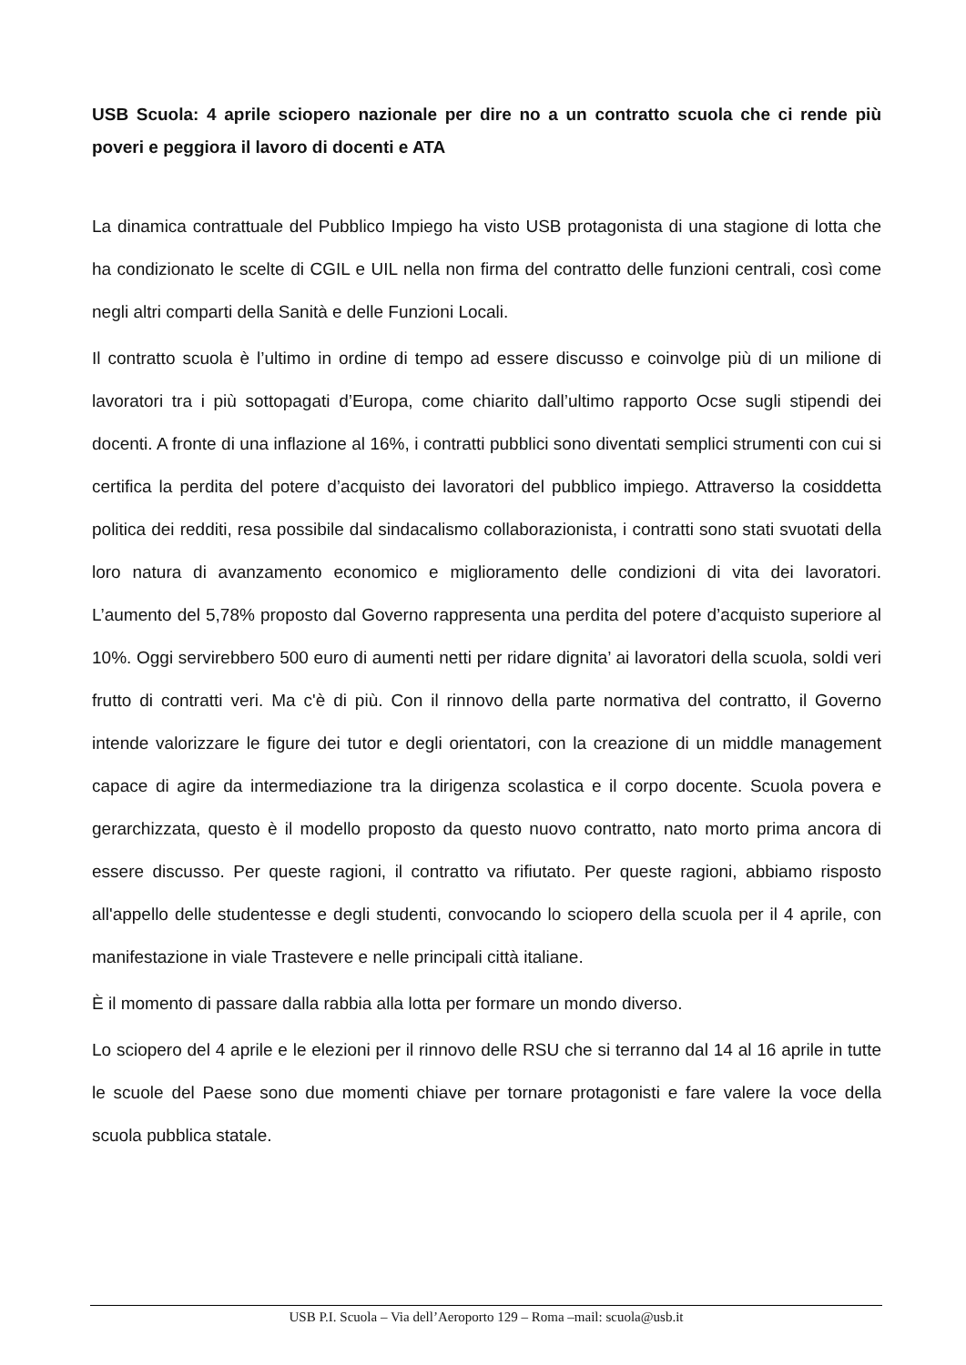USB Scuola: 4 aprile sciopero nazionale per dire no a un contratto scuola che ci rende più poveri e peggiora il lavoro di docenti e ATA
La dinamica contrattuale del Pubblico Impiego ha visto USB protagonista di una stagione di lotta che ha condizionato le scelte di CGIL e UIL nella non firma del contratto delle funzioni centrali, così come negli altri comparti della Sanità e delle Funzioni Locali.
Il contratto scuola è l’ultimo in ordine di tempo ad essere discusso e coinvolge più di un milione di lavoratori tra i più sottopagati d’Europa, come chiarito dall’ultimo rapporto Ocse sugli stipendi dei docenti. A fronte di una inflazione al 16%, i contratti pubblici sono diventati semplici strumenti con cui si certifica la perdita del potere d’acquisto dei lavoratori del pubblico impiego. Attraverso la cosiddetta politica dei redditi, resa possibile dal sindacalismo collaborazionista, i contratti sono stati svuotati della loro natura di avanzamento economico e miglioramento delle condizioni di vita dei lavoratori. L’aumento del 5,78% proposto dal Governo rappresenta una perdita del potere d’acquisto superiore al 10%. Oggi servirebbero 500 euro di aumenti netti per ridare dignita’ ai lavoratori della scuola, soldi veri frutto di contratti veri. Ma c'è di più. Con il rinnovo della parte normativa del contratto, il Governo intende valorizzare le figure dei tutor e degli orientatori, con la creazione di un middle management capace di agire da intermediazione tra la dirigenza scolastica e il corpo docente. Scuola povera e gerarchizzata, questo è il modello proposto da questo nuovo contratto, nato morto prima ancora di essere discusso. Per queste ragioni, il contratto va rifiutato. Per queste ragioni, abbiamo risposto all'appello delle studentesse e degli studenti, convocando lo sciopero della scuola per il 4 aprile, con manifestazione in viale Trastevere e nelle principali città italiane.
È il momento di passare dalla rabbia alla lotta per formare un mondo diverso.
Lo sciopero del 4 aprile e le elezioni per il rinnovo delle RSU che si terranno dal 14 al 16 aprile in tutte le scuole del Paese sono due momenti chiave per tornare protagonisti e fare valere la voce della scuola pubblica statale.
USB P.I. Scuola – Via dell’Aeroporto 129 – Roma –mail: scuola@usb.it